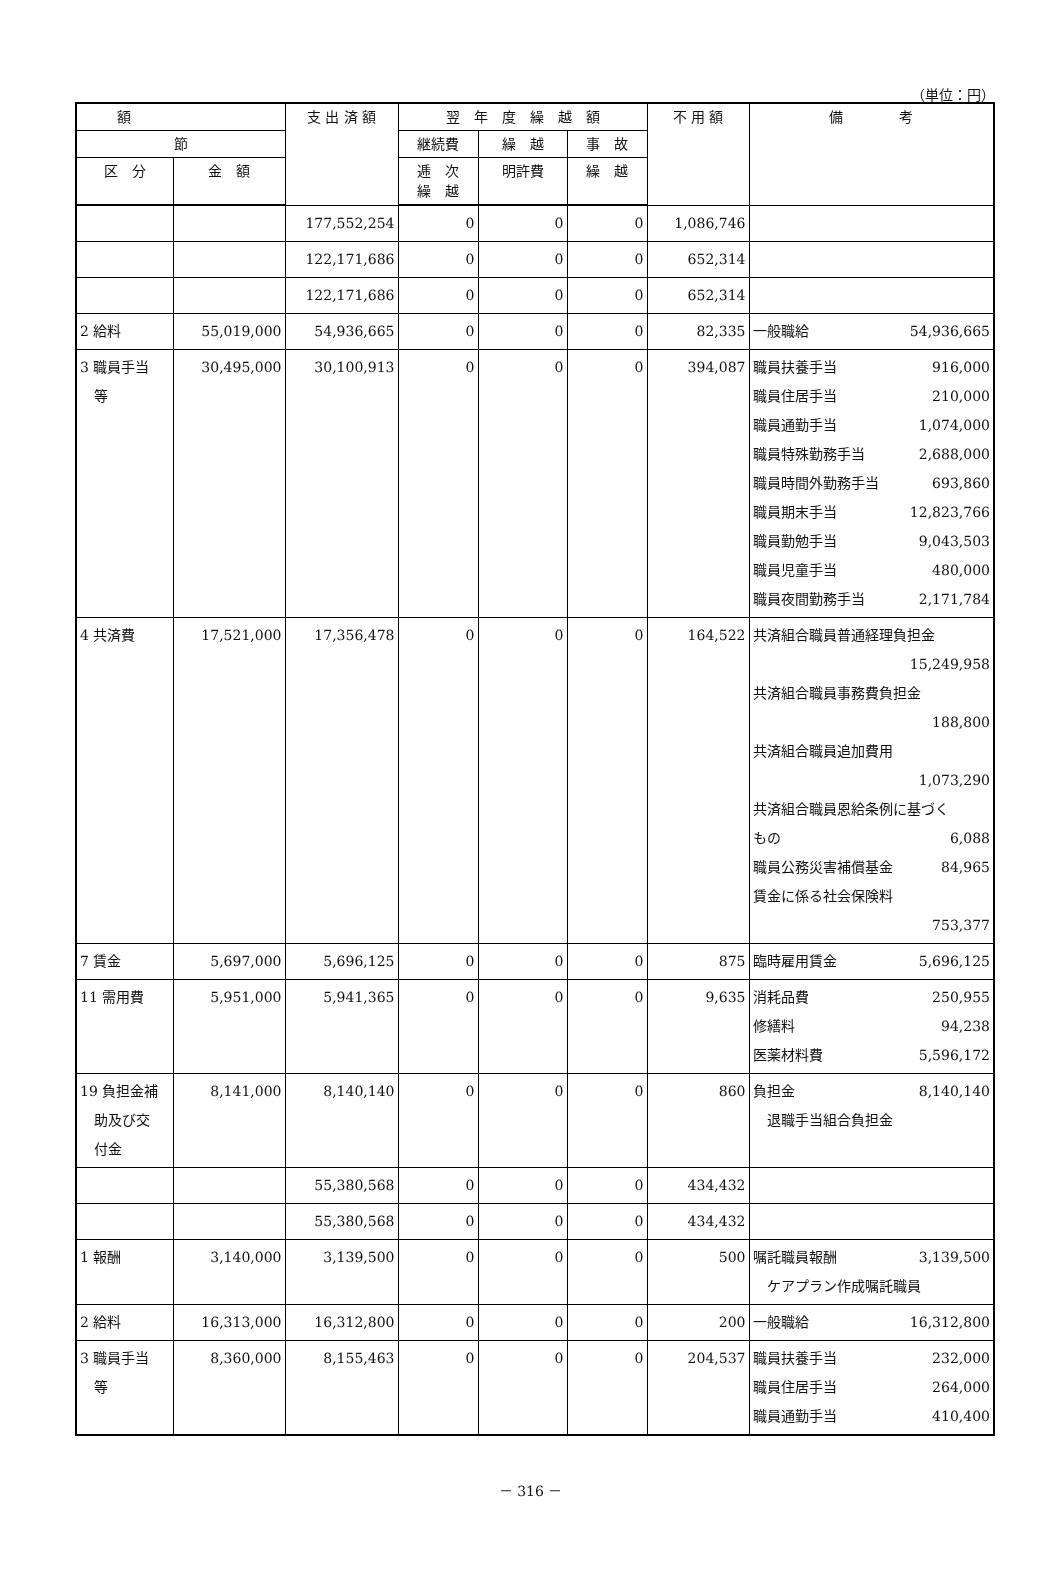（単位：円）
| 額 | | 支 出 済 額 | 翌 年 度 繰 越 額 | | | 不 用 額 | 備 考 |
| --- | --- | --- | --- | --- | --- | --- | --- |
| 節 | | | 継続費 | 繰 越 | 事 故 | | |
| 区 分 | 金 額 | | 逓 次 繰 越 | 明許費 | 繰 越 | | |
| | | 177,552,254 | 0 | 0 | 0 | 1,086,746 | |
| | | 122,171,686 | 0 | 0 | 0 | 652,314 | |
| | | 122,171,686 | 0 | 0 | 0 | 652,314 | |
| 2 給料 | 55,019,000 | 54,936,665 | 0 | 0 | 0 | 82,335 | 一般職給 54,936,665 |
| 3 職員手当 等 | 30,495,000 | 30,100,913 | 0 | 0 | 0 | 394,087 | 職員扶養手当 916,000 職員住居手当 210,000 職員通勤手当 1,074,000 職員特殊勤務手当 2,688,000 職員時間外勤務手当 693,860 職員期末手当 12,823,766 職員勤勉手当 9,043,503 職員児童手当 480,000 職員夜間勤務手当 2,171,784 |
| 4 共済費 | 17,521,000 | 17,356,478 | 0 | 0 | 0 | 164,522 | 共済組合職員普通経理負担金 15,249,958 共済組合職員事務費負担金 188,800 共済組合職員追加費用 1,073,290 共済組合職員恩給条例に基づく もの 6,088 職員公務災害補償基金 84,965 賃金に係る社会保険料 753,377 |
| 7 賃金 | 5,697,000 | 5,696,125 | 0 | 0 | 0 | 875 | 臨時雇用賃金 5,696,125 |
| 11 需用費 | 5,951,000 | 5,941,365 | 0 | 0 | 0 | 9,635 | 消耗品費 250,955 修繕料 94,238 医薬材料費 5,596,172 |
| 19 負担金補 助及び交 付金 | 8,141,000 | 8,140,140 | 0 | 0 | 0 | 860 | 負担金 8,140,140 退職手当組合負担金 |
| | | 55,380,568 | 0 | 0 | 0 | 434,432 | |
| | | 55,380,568 | 0 | 0 | 0 | 434,432 | |
| 1 報酬 | 3,140,000 | 3,139,500 | 0 | 0 | 0 | 500 | 嘱託職員報酬 3,139,500 ケアプラン作成嘱託職員 |
| 2 給料 | 16,313,000 | 16,312,800 | 0 | 0 | 0 | 200 | 一般職給 16,312,800 |
| 3 職員手当 等 | 8,360,000 | 8,155,463 | 0 | 0 | 0 | 204,537 | 職員扶養手当 232,000 職員住居手当 264,000 職員通勤手当 410,400 |
－ 316 －